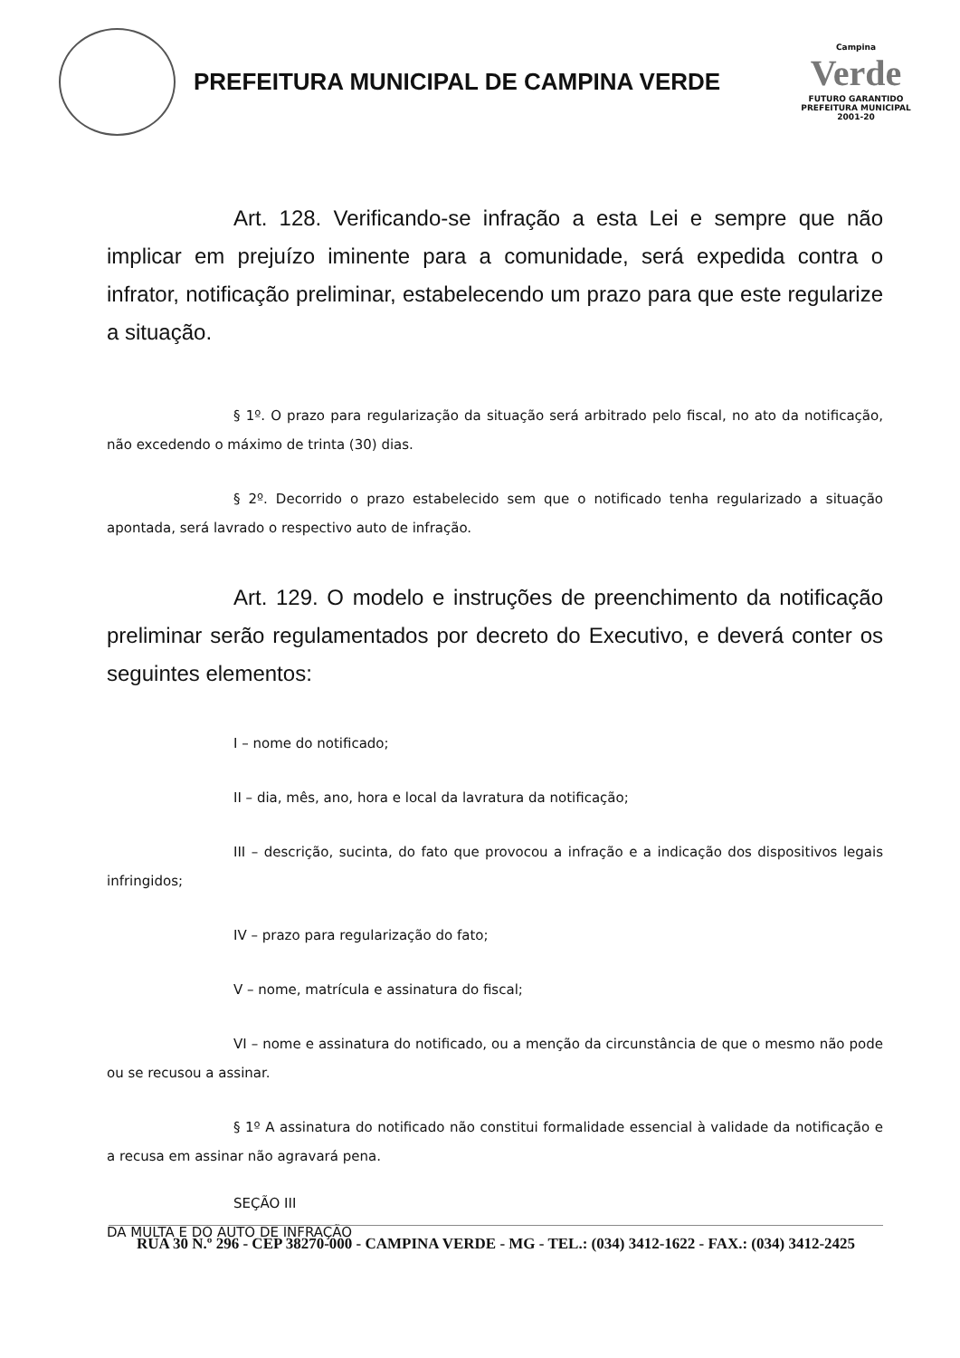PREFEITURA MUNICIPAL DE CAMPINA VERDE
Campina
Verde
FUTURO GARANTIDO
PREFEITURA MUNICIPAL 2001-20
Art. 128. Verificando-se infração a esta Lei e sempre que não implicar em prejuízo iminente para a comunidade, será expedida contra o infrator, notificação preliminar, estabelecendo um prazo para que este regularize a situação.
§ 1º. O prazo para regularização da situação será arbitrado pelo fiscal, no ato da notificação, não excedendo o máximo de trinta (30) dias.
§ 2º. Decorrido o prazo estabelecido sem que o notificado tenha regularizado a situação apontada, será lavrado o respectivo auto de infração.
Art. 129. O modelo e instruções de preenchimento da notificação preliminar serão regulamentados por decreto do Executivo, e deverá conter os seguintes elementos:
I – nome do notificado;
II – dia, mês, ano, hora e local da lavratura da notificação;
III – descrição, sucinta, do fato que provocou a infração e a indicação dos dispositivos legais infringidos;
IV – prazo para regularização do fato;
V – nome, matrícula e assinatura do fiscal;
VI – nome e assinatura do notificado, ou a menção da circunstância de que o mesmo não pode ou se recusou a assinar.
§ 1º A assinatura do notificado não constitui formalidade essencial à validade da notificação e a recusa em assinar não agravará pena.
SEÇÃO III
DA MULTA E DO AUTO DE INFRAÇÃO
RUA 30 N.º 296 - CEP 38270-000 - CAMPINA VERDE - MG - TEL.: (034) 3412-1622 - FAX.: (034) 3412-2425